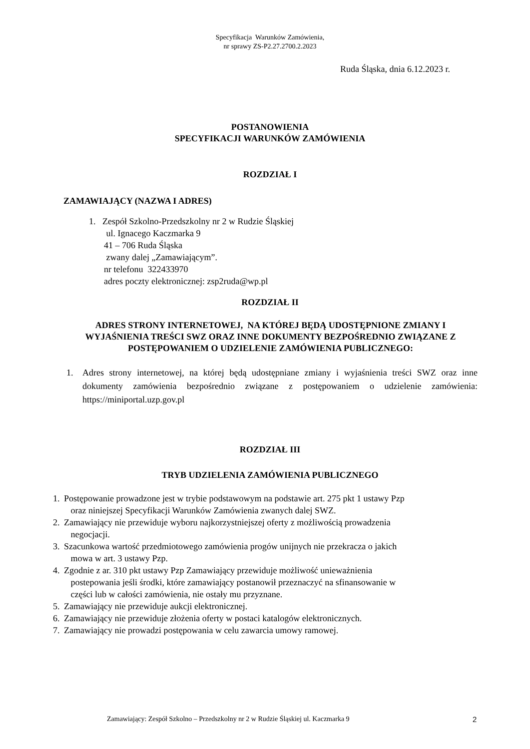Specyfikacja Warunków Zamówienia,
nr sprawy ZS-P2.27.2700.2.2023
Ruda Śląska, dnia 6.12.2023 r.
POSTANOWIENIA
SPECYFIKACJI WARUNKÓW ZAMÓWIENIA
ROZDZIAŁ I
ZAMAWIAJĄCY (NAZWA I ADRES)
1. Zespół Szkolno-Przedszkolny nr 2 w Rudzie Śląskiej
ul. Ignacego Kaczmarka 9
41 – 706 Ruda Śląska
zwany dalej „Zamawiającym”.
nr telefonu 322433970
adres poczty elektronicznej: zsp2ruda@wp.pl
ROZDZIAŁ II
ADRES STRONY INTERNETOWEJ, NA KTÓREJ BĘDĄ UDOSTĘPNIONE ZMIANY I WYJAŚNIENIA TREŚCI SWZ ORAZ INNE DOKUMENTY BEZPOŚREDNIO ZWIĄZANE Z POSTĘPOWANIEM O UDZIELENIE ZAMÓWIENIA PUBLICZNEGO:
1. Adres strony internetowej, na której będą udostępniane zmiany i wyjaśnienia treści SWZ oraz inne dokumenty zamówienia bezpośrednio związane z postępowaniem o udzielenie zamówienia: https://miniportal.uzp.gov.pl
ROZDZIAŁ III
TRYB UDZIELENIA ZAMÓWIENIA PUBLICZNEGO
1. Postępowanie prowadzone jest w trybie podstawowym na podstawie art. 275 pkt 1 ustawy Pzp
oraz niniejszej Specyfikacji Warunków Zamówienia zwanych dalej SWZ.
2. Zamawiający nie przewiduje wyboru najkorzystniejszej oferty z możliwością prowadzenia
negocjacji.
3. Szacunkowa wartość przedmiotowego zamówienia progów unijnych nie przekracza o jakich
mowa w art. 3 ustawy Pzp.
4. Zgodnie z ar. 310 pkt ustawy Pzp Zamawiający przewiduje możliwość unieważnienia
postepowania jeśli środki, które zamawiający postanowił przeznaczyć na sfinansowanie w
części lub w całości zamówienia, nie ostały mu przyznane.
5. Zamawiający nie przewiduje aukcji elektronicznej.
6. Zamawiający nie przewiduje złożenia oferty w postaci katalogów elektronicznych.
7. Zamawiający nie prowadzi postępowania w celu zawarcia umowy ramowej.
Zamawiający: Zespół Szkolno – Przedszkolny nr 2 w Rudzie Śląskiej ul. Kaczmarka 9 2